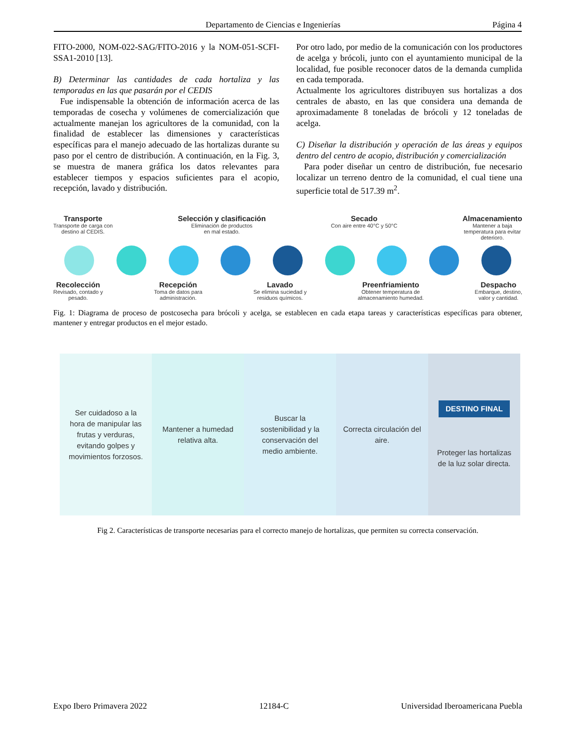Departamento de Ciencias e Ingenierías Página 4
FITO-2000, NOM-022-SAG/FITO-2016 y la NOM-051-SCFI-SSA1-2010 [13].
B) Determinar las cantidades de cada hortaliza y las temporadas en las que pasarán por el CEDIS
Fue indispensable la obtención de información acerca de las temporadas de cosecha y volúmenes de comercialización que actualmente manejan los agricultores de la comunidad, con la finalidad de establecer las dimensiones y características específicas para el manejo adecuado de las hortalizas durante su paso por el centro de distribución. A continuación, en la Fig. 3, se muestra de manera gráfica los datos relevantes para establecer tiempos y espacios suficientes para el acopio, recepción, lavado y distribución.
Por otro lado, por medio de la comunicación con los productores de acelga y brócoli, junto con el ayuntamiento municipal de la localidad, fue posible reconocer datos de la demanda cumplida en cada temporada.
Actualmente los agricultores distribuyen sus hortalizas a dos centrales de abasto, en las que considera una demanda de aproximadamente 8 toneladas de brócoli y 12 toneladas de acelga.
C) Diseñar la distribución y operación de las áreas y equipos dentro del centro de acopio, distribución y comercialización
Para poder diseñar un centro de distribución, fue necesario localizar un terreno dentro de la comunidad, el cual tiene una superficie total de 517.39 m<sup>2</sup>.
Transporte
Transporte de carga con
destino al CEDIS. Selección y clasificación
Eliminación de productos
en mal estado. Secado
Con aire entre 40°C y 50°C Almacenamiento
Mantener a baja
temperatura para evitar
deterioro.
Recolección
Revisado, contado y
pesado. Recepción
Toma de datos para
administración. Lavado
Se elimina suciedad y
residuos químicos. Preenfriamiento
Obtener temperatura de
almacenamiento humedad. Despacho
Embarque, destino,
valor y cantidad.
Fig. 1: Diagrama de proceso de postcosecha para brócoli y acelga, se establecen en cada etapa tareas y características específicas para obtener, mantener y entregar productos en el mejor estado.
Ser cuidadoso a la hora de manipular las frutas y verduras, evitando golpes y movimientos forzosos.
Mantener a humedad relativa alta.
Buscar la sostenibilidad y la conservación del medio ambiente.
Correcta circulación del aire.
DESTINO FINAL
Proteger las hortalizas de la luz solar directa.
Fig 2. Características de transporte necesarias para el correcto manejo de hortalizas, que permiten su correcta conservación.
Expo Ibero Primavera 2022 12184-C Universidad Iberoamericana Puebla